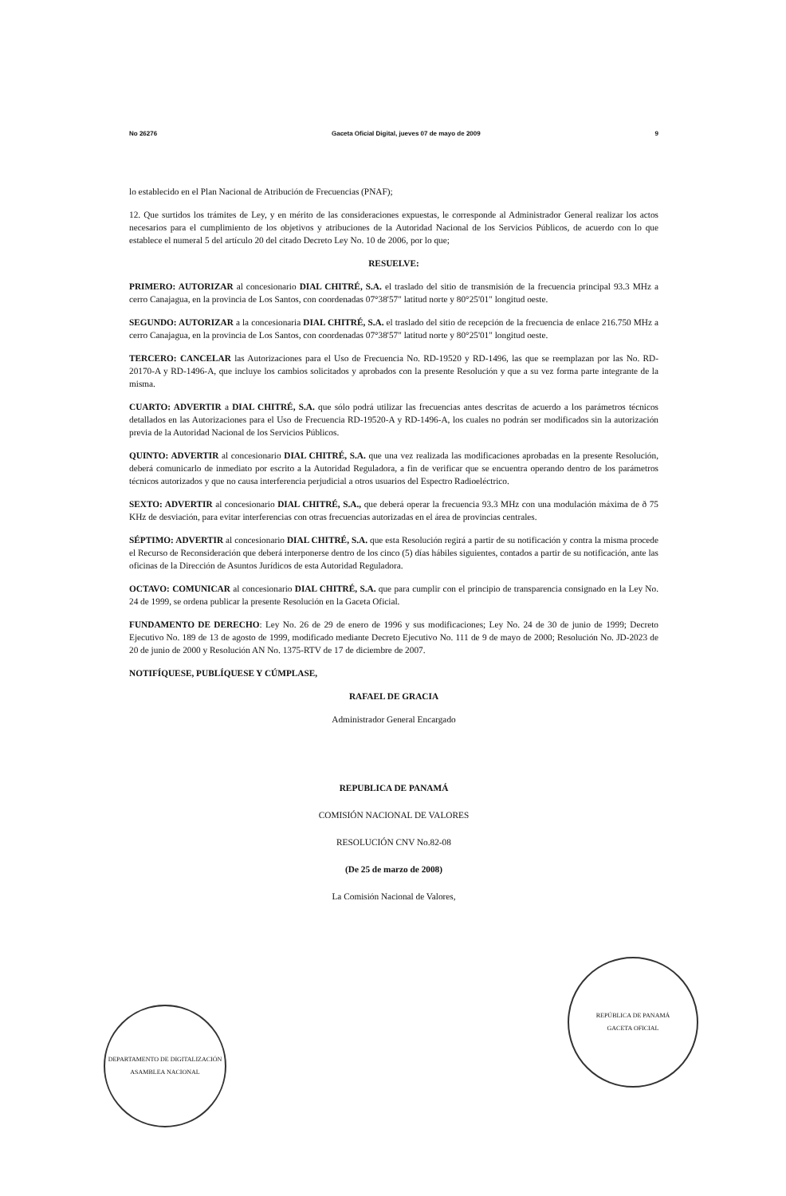No 26276 Gaceta Oficial Digital, jueves 07 de mayo de 2009 9
lo establecido en el Plan Nacional de Atribución de Frecuencias (PNAF);
12. Que surtidos los trámites de Ley, y en mérito de las consideraciones expuestas, le corresponde al Administrador General realizar los actos necesarios para el cumplimiento de los objetivos y atribuciones de la Autoridad Nacional de los Servicios Públicos, de acuerdo con lo que establece el numeral 5 del artículo 20 del citado Decreto Ley No. 10 de 2006, por lo que;
RESUELVE:
PRIMERO: AUTORIZAR al concesionario DIAL CHITRÉ, S.A. el traslado del sitio de transmisión de la frecuencia principal 93.3 MHz a cerro Canajagua, en la provincia de Los Santos, con coordenadas 07°38'57" latitud norte y 80°25'01" longitud oeste.
SEGUNDO: AUTORIZAR a la concesionaria DIAL CHITRÉ, S.A. el traslado del sitio de recepción de la frecuencia de enlace 216.750 MHz a cerro Canajagua, en la provincia de Los Santos, con coordenadas 07°38'57" latitud norte y 80°25'01" longitud oeste.
TERCERO: CANCELAR las Autorizaciones para el Uso de Frecuencia No. RD-19520 y RD-1496, las que se reemplazan por las No. RD-20170-A y RD-1496-A, que incluye los cambios solicitados y aprobados con la presente Resolución y que a su vez forma parte integrante de la misma.
CUARTO: ADVERTIR a DIAL CHITRÉ, S.A. que sólo podrá utilizar las frecuencias antes descritas de acuerdo a los parámetros técnicos detallados en las Autorizaciones para el Uso de Frecuencia RD-19520-A y RD-1496-A, los cuales no podrán ser modificados sin la autorización previa de la Autoridad Nacional de los Servicios Públicos.
QUINTO: ADVERTIR al concesionario DIAL CHITRÉ, S.A. que una vez realizada las modificaciones aprobadas en la presente Resolución, deberá comunicarlo de inmediato por escrito a la Autoridad Reguladora, a fin de verificar que se encuentra operando dentro de los parámetros técnicos autorizados y que no causa interferencia perjudicial a otros usuarios del Espectro Radioeléctrico.
SEXTO: ADVERTIR al concesionario DIAL CHITRÉ, S.A., que deberá operar la frecuencia 93.3 MHz con una modulación máxima de ð 75 KHz de desviación, para evitar interferencias con otras frecuencias autorizadas en el área de provincias centrales.
SÉPTIMO: ADVERTIR al concesionario DIAL CHITRÉ, S.A. que esta Resolución regirá a partir de su notificación y contra la misma procede el Recurso de Reconsideración que deberá interponerse dentro de los cinco (5) días hábiles siguientes, contados a partir de su notificación, ante las oficinas de la Dirección de Asuntos Jurídicos de esta Autoridad Reguladora.
OCTAVO: COMUNICAR al concesionario DIAL CHITRÉ, S.A. que para cumplir con el principio de transparencia consignado en la Ley No. 24 de 1999, se ordena publicar la presente Resolución en la Gaceta Oficial.
FUNDAMENTO DE DERECHO: Ley No. 26 de 29 de enero de 1996 y sus modificaciones; Ley No. 24 de 30 de junio de 1999; Decreto Ejecutivo No. 189 de 13 de agosto de 1999, modificado mediante Decreto Ejecutivo No. 111 de 9 de mayo de 2000; Resolución No. JD-2023 de 20 de junio de 2000 y Resolución AN No. 1375-RTV de 17 de diciembre de 2007.
NOTIFÍQUESE, PUBLÍQUESE Y CÚMPLASE,
RAFAEL DE GRACIA
Administrador General Encargado
REPUBLICA DE PANAMÁ
COMISIÓN NACIONAL DE VALORES
RESOLUCIÓN CNV No.82-08
(De 25 de marzo de 2008)
La Comisión Nacional de Valores,
DEPARTAMENTO DE DIGITALIZACIÓN
ASAMBLEA NACIONAL
REPÚBLICA DE PANAMÁ
GACETA OFICIAL